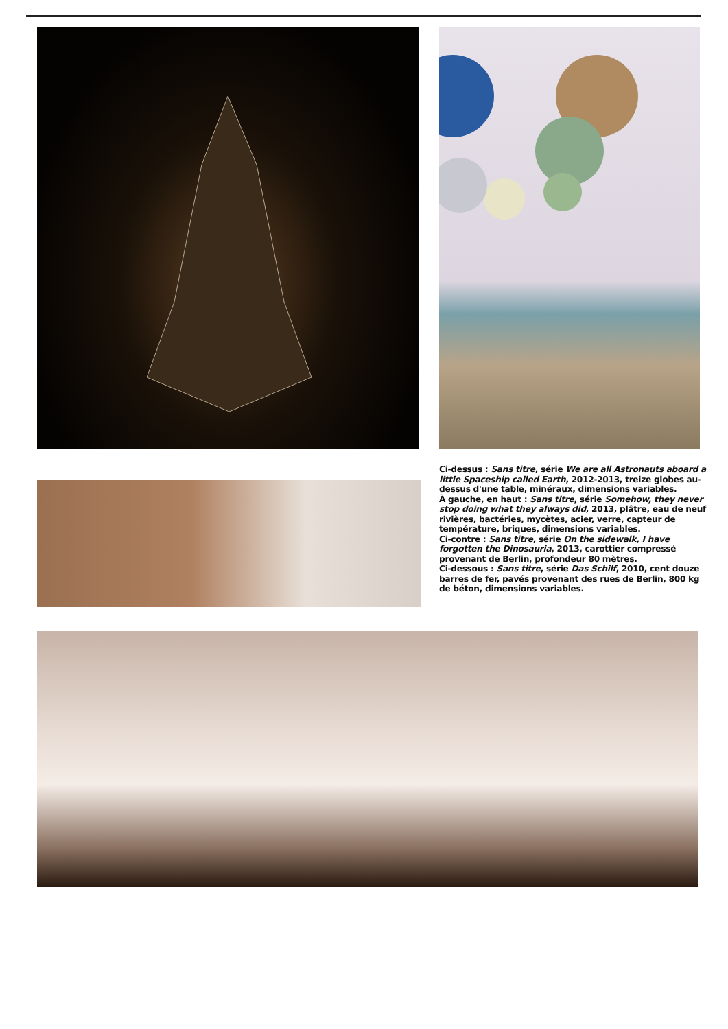Ci-dessus : Sans titre, série We are all Astronauts aboard a little Spaceship called Earth, 2012-2013, treize globes au-dessus d'une table, minéraux, dimensions variables.
À gauche, en haut : Sans titre, série Somehow, they never stop doing what they always did, 2013, plâtre, eau de neuf rivières, bactéries, mycètes, acier, verre, capteur de température, briques, dimensions variables.
Ci-contre : Sans titre, série On the sidewalk, I have forgotten the Dinosauria, 2013, carottier compressé provenant de Berlin, profondeur 80 mètres.
Ci-dessous : Sans titre, série Das Schilf, 2010, cent douze barres de fer, pavés provenant des rues de Berlin, 800 kg de béton, dimensions variables.